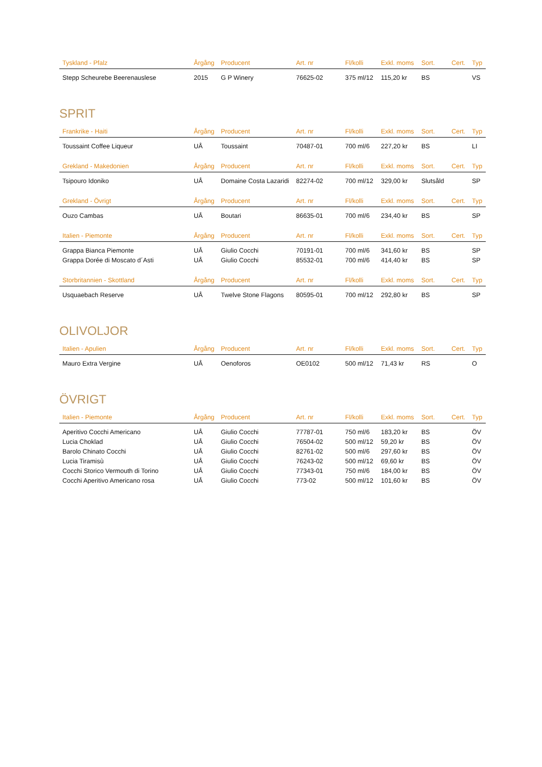| Tyskland - Pfalz | Årgång | Producent | Art. nr | Fl/kolli | Exkl. moms | Sort. | Cert. | Typ |
| --- | --- | --- | --- | --- | --- | --- | --- | --- |
| Stepp Scheurebe Beerenauslese | 2015 | G P Winery | 76625-02 | 375 ml/12 | 115,20 kr | BS | | VS |
SPRIT
| Frankrike - Haiti | Årgång | Producent | Art. nr | Fl/kolli | Exkl. moms | Sort. | Cert. | Typ |
| --- | --- | --- | --- | --- | --- | --- | --- | --- |
| Toussaint Coffee Liqueur | UÅ | Toussaint | 70487-01 | 700 ml/6 | 227,20 kr | BS | | LI |
| Grekland - Makedonien | Årgång | Producent | Art. nr | Fl/kolli | Exkl. moms | Sort. | Cert. | Typ |
| Tsipouro Idoniko | UÅ | Domaine Costa Lazaridi | 82274-02 | 700 ml/12 | 329,00 kr | Slutsåld | | SP |
| Grekland - Övrigt | Årgång | Producent | Art. nr | Fl/kolli | Exkl. moms | Sort. | Cert. | Typ |
| Ouzo Cambas | UÅ | Boutari | 86635-01 | 700 ml/6 | 234,40 kr | BS | | SP |
| Italien - Piemonte | Årgång | Producent | Art. nr | Fl/kolli | Exkl. moms | Sort. | Cert. | Typ |
| Grappa Bianca Piemonte | UÅ | Giulio Cocchi | 70191-01 | 700 ml/6 | 341,60 kr | BS | | SP |
| Grappa Dorée di Moscato d´Asti | UÅ | Giulio Cocchi | 85532-01 | 700 ml/6 | 414,40 kr | BS | | SP |
| Storbritannien - Skottland | Årgång | Producent | Art. nr | Fl/kolli | Exkl. moms | Sort. | Cert. | Typ |
| Usquaebach Reserve | UÅ | Twelve Stone Flagons | 80595-01 | 700 ml/12 | 292,80 kr | BS | | SP |
OLIVOLJOR
| Italien - Apulien | Årgång | Producent | Art. nr | Fl/kolli | Exkl. moms | Sort. | Cert. | Typ |
| --- | --- | --- | --- | --- | --- | --- | --- | --- |
| Mauro Extra Vergine | UÅ | Oenoforos | OE0102 | 500 ml/12 | 71,43 kr | RS | | O |
ÖVRIGT
| Italien - Piemonte | Årgång | Producent | Art. nr | Fl/kolli | Exkl. moms | Sort. | Cert. | Typ |
| --- | --- | --- | --- | --- | --- | --- | --- | --- |
| Aperitivo Cocchi Americano | UÅ | Giulio Cocchi | 77787-01 | 750 ml/6 | 183,20 kr | BS | | ÖV |
| Lucia Choklad | UÅ | Giulio Cocchi | 76504-02 | 500 ml/12 | 59,20 kr | BS | | ÖV |
| Barolo Chinato Cocchi | UÅ | Giulio Cocchi | 82761-02 | 500 ml/6 | 297,60 kr | BS | | ÖV |
| Lucia Tiramisù | UÅ | Giulio Cocchi | 76243-02 | 500 ml/12 | 69,60 kr | BS | | ÖV |
| Cocchi Storico Vermouth di Torino | UÅ | Giulio Cocchi | 77343-01 | 750 ml/6 | 184,00 kr | BS | | ÖV |
| Cocchi Aperitivo Americano rosa | UÅ | Giulio Cocchi | 773-02 | 500 ml/12 | 101,60 kr | BS | | ÖV |